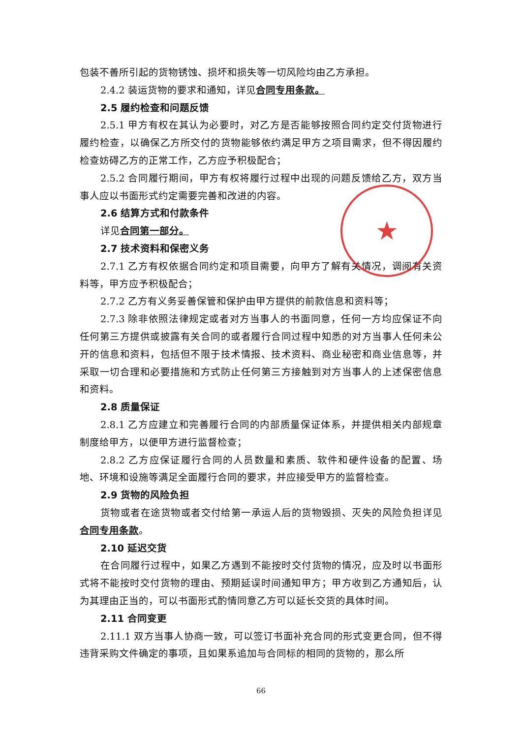包装不善所引起的货物锈蚀、损坏和损失等一切风险均由乙方承担。
2.4.2 装运货物的要求和通知，详见合同专用条款。
2.5 履约检查和问题反馈
2.5.1 甲方有权在其认为必要时，对乙方是否能够按照合同约定交付货物进行履约检查，以确保乙方所交付的货物能够依约满足甲方之项目需求，但不得因履约检查妨碍乙方的正常工作，乙方应予积极配合；
2.5.2 合同履行期间，甲方有权将履行过程中出现的问题反馈给乙方，双方当事人应以书面形式约定需要完善和改进的内容。
2.6 结算方式和付款条件
详见合同第一部分。
2.7 技术资料和保密义务
2.7.1 乙方有权依据合同约定和项目需要，向甲方了解有关情况，调阅有关资料等，甲方应予积极配合；
2.7.2 乙方有义务妥善保管和保护由甲方提供的前款信息和资料等；
2.7.3 除非依照法律规定或者对方当事人的书面同意，任何一方均应保证不向任何第三方提供或披露有关合同的或者履行合同过程中知悉的对方当事人任何未公开的信息和资料，包括但不限于技术情报、技术资料、商业秘密和商业信息等，并采取一切合理和必要措施和方式防止任何第三方接触到对方当事人的上述保密信息和资料。
2.8 质量保证
2.8.1 乙方应建立和完善履行合同的内部质量保证体系，并提供相关内部规章制度给甲方，以便甲方进行监督检查；
2.8.2 乙方应保证履行合同的人员数量和素质、软件和硬件设备的配置、场地、环境和设施等满足全面履行合同的要求，并应接受甲方的监督检查。
2.9 货物的风险负担
货物或者在途货物或者交付给第一承运人后的货物毁损、灭失的风险负担详见合同专用条款。
2.10 延迟交货
在合同履行过程中，如果乙方遇到不能按时交付货物的情况，应及时以书面形式将不能按时交付货物的理由、预期延误时间通知甲方；甲方收到乙方通知后，认为其理由正当的，可以书面形式酌情同意乙方可以延长交货的具体时间。
2.11 合同变更
2.11.1 双方当事人协商一致，可以签订书面补充合同的形式变更合同，但不得违背采购文件确定的事项，且如果系追加与合同标的相同的货物的，那么所
★
66